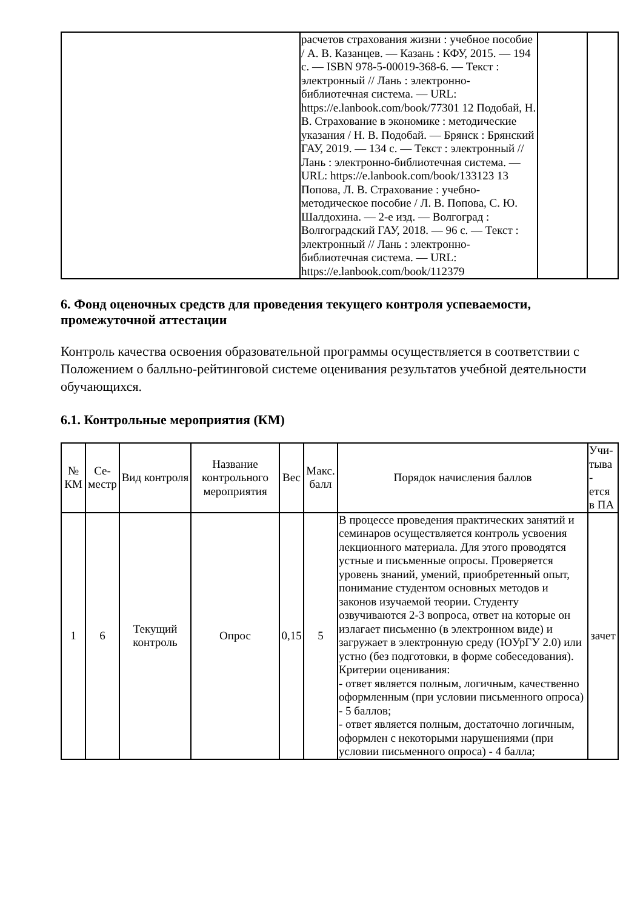| | расчетов страхования жизни : учебное пособие / А. В. Казанцев. — Казань : КФУ, 2015. — 194 с. — ISBN 978-5-00019-368-6. — Текст : электронный // Лань : электронно-библиотечная система. — URL: https://e.lanbook.com/book/77301 12 Подобай, Н. В. Страхование в экономике : методические указания / Н. В. Подобай. — Брянск : Брянский ГАУ, 2019. — 134 с. — Текст : электронный // Лань : электронно-библиотечная система. — URL: https://e.lanbook.com/book/133123 13 Попова, Л. В. Страхование : учебно-методическое пособие / Л. В. Попова, С. Ю. Шалдохина. — 2-е изд. — Волгоград : Волгоградский ГАУ, 2018. — 96 с. — Текст : электронный // Лань : электронно-библиотечная система. — URL: https://e.lanbook.com/book/112379 | | |
6. Фонд оценочных средств для проведения текущего контроля успеваемости, промежуточной аттестации
Контроль качества освоения образовательной программы осуществляется в соответствии с Положением о балльно-рейтинговой системе оценивания результатов учебной деятельности обучающихся.
6.1. Контрольные мероприятия (КМ)
| № КМ | Се- местр | Вид контроля | Название контрольного мероприятия | Вес | Макс. балл | Порядок начисления баллов | Учи- тыва - ется в ПА |
| --- | --- | --- | --- | --- | --- | --- | --- |
| 1 | 6 | Текущий контроль | Опрос | 0,15 | 5 | В процессе проведения практических занятий и семинаров осуществляется контроль усвоения лекционного материала. Для этого проводятся устные и письменные опросы. Проверяется уровень знаний, умений, приобретенный опыт, понимание студентом основных методов и законов изучаемой теории. Студенту озвучиваются 2-3 вопроса, ответ на которые он излагает письменно (в электронном виде) и загружает в электронную среду (ЮУрГУ 2.0) или устно (без подготовки, в форме собеседования). Критерии оценивания: - ответ является полным, логичным, качественно оформленным (при условии письменного опроса) - 5 баллов; - ответ является полным, достаточно логичным, оформлен с некоторыми нарушениями (при условии письменного опроса) - 4 балла; | зачет |